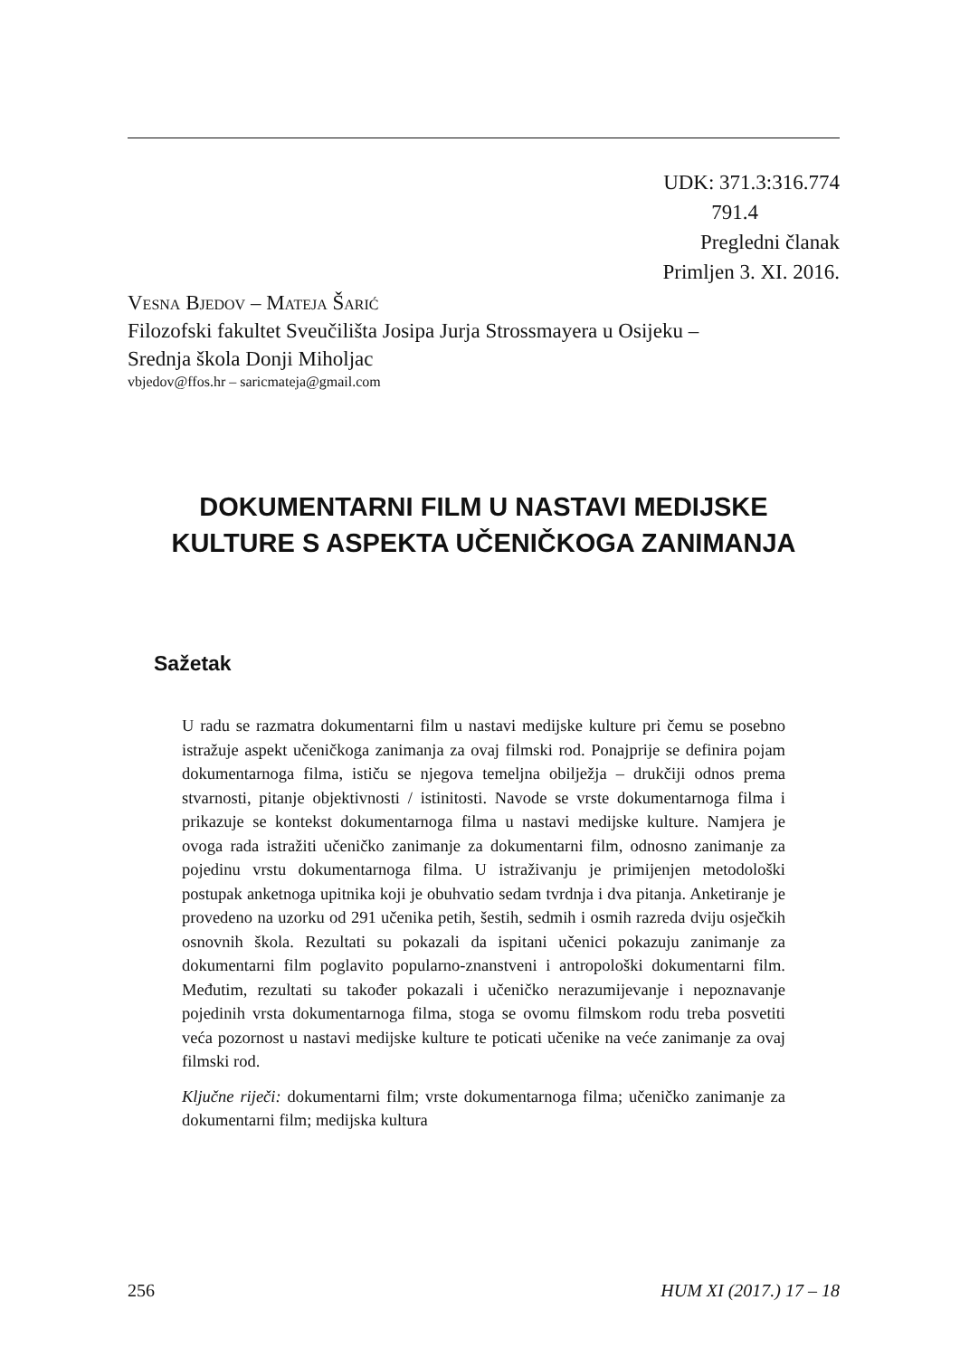UDK: 371.3:316.774
791.4
Pregledni članak
Primljen 3. XI. 2016.
Vesna Bjedov – Mateja Šarić
Filozofski fakultet Sveučilišta Josipa Jurja Strossmayera u Osijeku –
Srednja škola Donji Miholjac
vbjedov@ffos.hr – saricmateja@gmail.com
DOKUMENTARNI FILM U NASTAVI MEDIJSKE
KULTURE S ASPEKTA UČENIČKOGA ZANIMANJA
Sažetak
U radu se razmatra dokumentarni film u nastavi medijske kulture pri čemu se posebno istražuje aspekt učeničkoga zanimanja za ovaj filmski rod. Ponajprije se definira pojam dokumentarnoga filma, ističu se njegova temeljna obilježja – drukčiji odnos prema stvarnosti, pitanje objektivnosti / istinitosti. Navode se vrste dokumentarnoga filma i prikazuje se kontekst dokumentarnoga filma u nastavi medijske kulture. Namjera je ovoga rada istražiti učeničko zanimanje za dokumentarni film, odnosno zanimanje za pojedinu vrstu dokumentarnoga filma. U istraživanju je primijenjen metodološki postupak anketnoga upitnika koji je obuhvatio sedam tvrdnja i dva pitanja. Anketiranje je provedeno na uzorku od 291 učenika petih, šestih, sedmih i osmih razreda dviju osječkih osnovnih škola. Rezultati su pokazali da ispitani učenici pokazuju zanimanje za dokumentarni film poglavito popularno-znanstveni i antropološki dokumentarni film. Međutim, rezultati su također pokazali i učeničko nerazumijevanje i nepoznavanje pojedinih vrsta dokumentarnoga filma, stoga se ovomu filmskom rodu treba posvetiti veća pozornost u nastavi medijske kulture te poticati učenike na veće zanimanje za ovaj filmski rod.
Ključne riječi: dokumentarni film; vrste dokumentarnoga filma; učeničko zanimanje za dokumentarni film; medijska kultura
256 HUM XI (2017.) 17 – 18